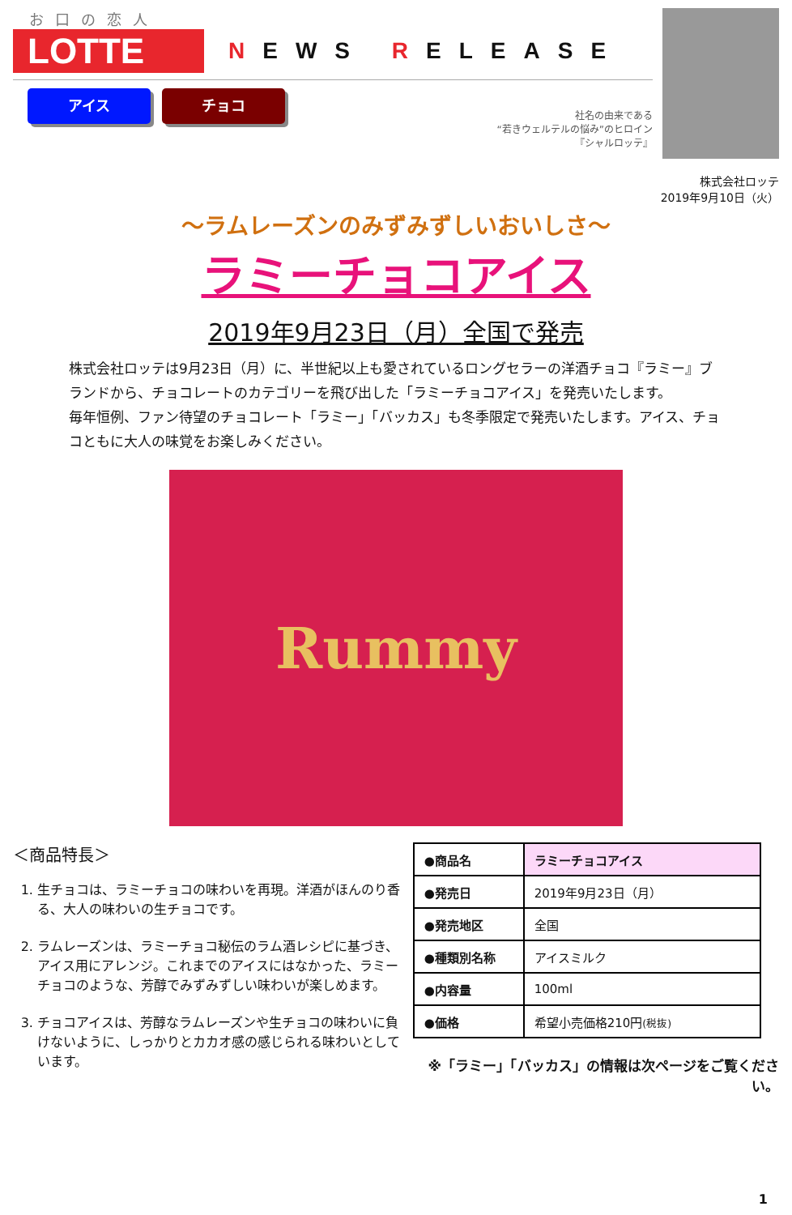お口の恋人
LOTTE
NEWS RELEASE
アイス チョコ
社名の由来である
“若きウェルテルの悩み”のヒロイン
『シャルロッテ』
株式会社ロッテ
2019年9月10日（火）
～ラムレーズンのみずみずしいおいしさ～
ラミーチョコアイス
2019年9月23日（月）全国で発売
株式会社ロッテは9月23日（月）に、半世紀以上も愛されているロングセラーの洋酒チョコ『ラミー』ブランドから、チョコレートのカテゴリーを飛び出した「ラミーチョコアイス」を発売いたします。
毎年恒例、ファン待望のチョコレート「ラミー」「バッカス」も冬季限定で発売いたします。アイス、チョコともに大人の味覚をお楽しみください。
Rummy
＜商品特長＞
1. 生チョコは、ラミーチョコの味わいを再現。洋酒がほんのり香る、大人の味わいの生チョコです。
2. ラムレーズンは、ラミーチョコ秘伝のラム酒レシピに基づき、アイス用にアレンジ。これまでのアイスにはなかった、ラミーチョコのような、芳醇でみずみずしい味わいが楽しめます。
3. チョコアイスは、芳醇なラムレーズンや生チョコの味わいに負けないように、しっかりとカカオ感の感じられる味わいとしています。
| ●商品名 | ラミーチョコアイス |
| ●発売日 | 2019年9月23日（月） |
| ●発売地区 | 全国 |
| ●種類別名称 | アイスミルク |
| ●内容量 | 100ml |
| ●価格 | 希望小売価格210円 (税抜) |
※「ラミー」「バッカス」の情報は次ページをご覧ください。
1